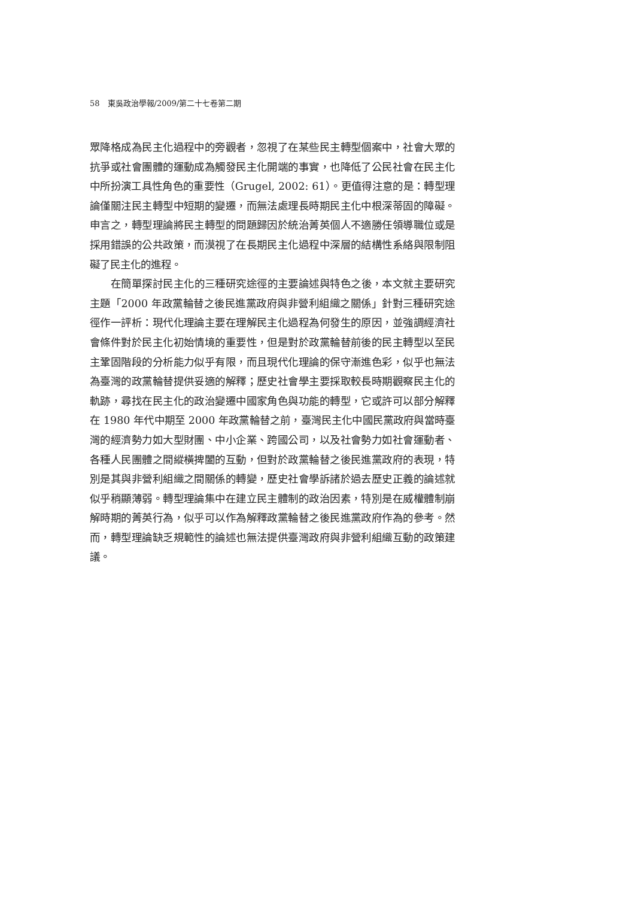58　東吳政治學報/2009/第二十七卷第二期
眾降格成為民主化過程中的旁觀者，忽視了在某些民主轉型個案中，社會大眾的抗爭或社會團體的運動成為觸發民主化開端的事實，也降低了公民社會在民主化中所扮演工具性角色的重要性（Grugel, 2002: 61）。更值得注意的是：轉型理論僅關注民主轉型中短期的變遷，而無法處理長時期民主化中根深蒂固的障礙。申言之，轉型理論將民主轉型的問題歸因於統治菁英個人不適勝任領導職位或是採用錯誤的公共政策，而漠視了在長期民主化過程中深層的結構性系絡與限制阻礙了民主化的進程。
在簡單探討民主化的三種研究途徑的主要論述與特色之後，本文就主要研究主題「2000 年政黨輪替之後民進黨政府與非營利組織之關係」針對三種研究途徑作一評析：現代化理論主要在理解民主化過程為何發生的原因，並強調經濟社會條件對於民主化初始情境的重要性，但是對於政黨輪替前後的民主轉型以至民主鞏固階段的分析能力似乎有限，而且現代化理論的保守漸進色彩，似乎也無法為臺灣的政黨輪替提供妥適的解釋；歷史社會學主要採取較長時期觀察民主化的軌跡，尋找在民主化的政治變遷中國家角色與功能的轉型，它或許可以部分解釋在 1980 年代中期至 2000 年政黨輪替之前，臺灣民主化中國民黨政府與當時臺灣的經濟勢力如大型財團、中小企業、跨國公司，以及社會勢力如社會運動者、各種人民團體之間縱橫捭闔的互動，但對於政黨輪替之後民進黨政府的表現，特別是其與非營利組織之間關係的轉變，歷史社會學訴諸於過去歷史正義的論述就似乎稍顯薄弱。轉型理論集中在建立民主體制的政治因素，特別是在威權體制崩解時期的菁英行為，似乎可以作為解釋政黨輪替之後民進黨政府作為的參考。然而，轉型理論缺乏規範性的論述也無法提供臺灣政府與非營利組織互動的政策建議。